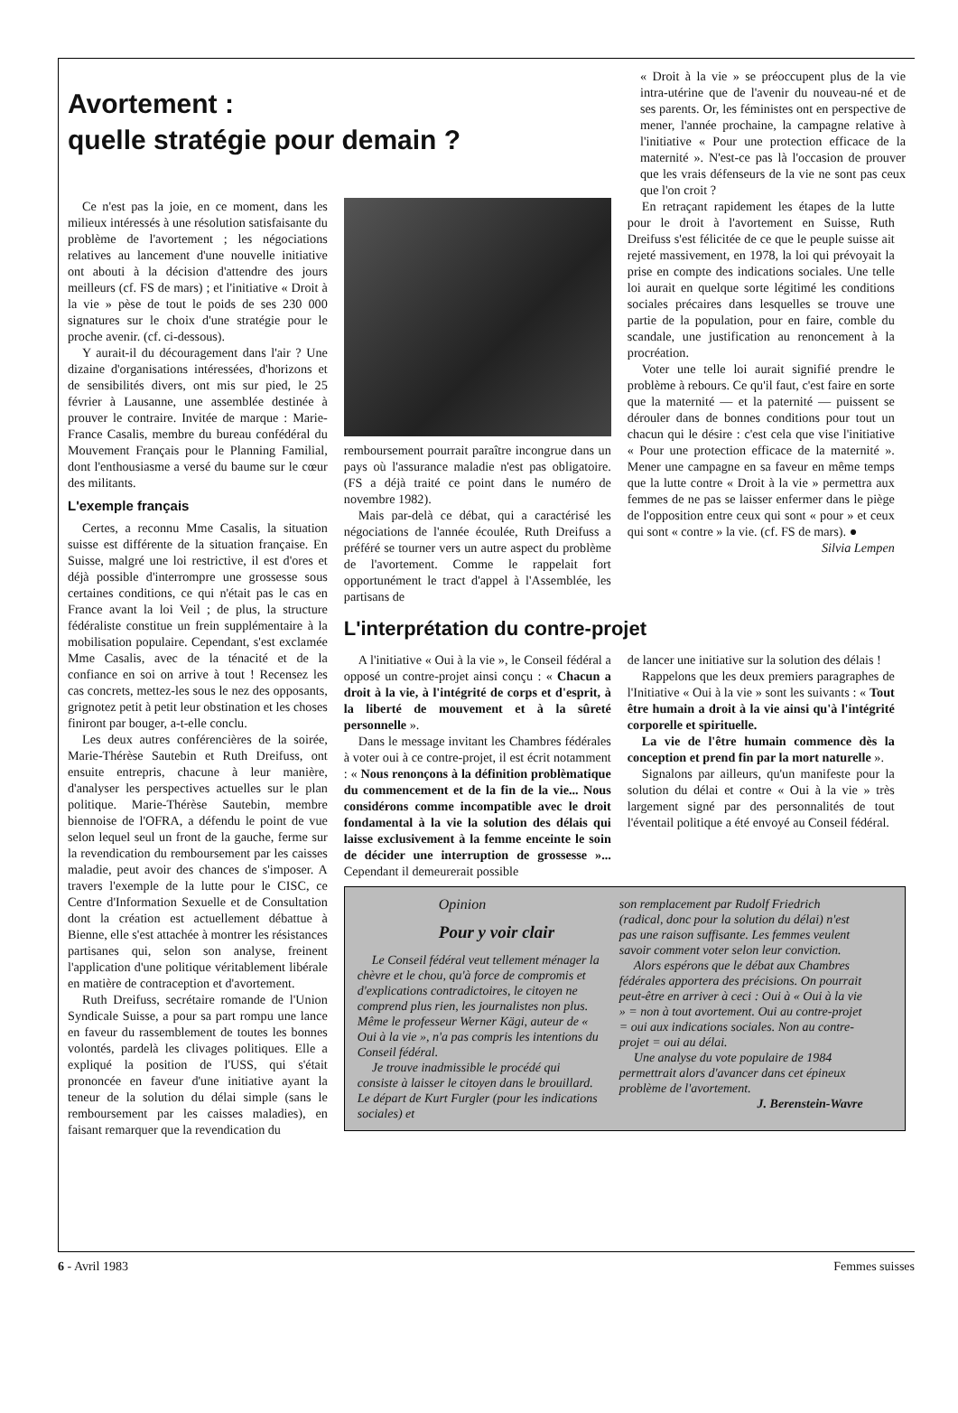Avortement :
quelle stratégie pour demain ?
« Droit à la vie » se préoccupent plus de la vie intra-utérine que de l'avenir du nouveau-né et de ses parents. Or, les féministes ont en perspective de mener, l'année prochaine, la campagne relative à l'initiative « Pour une protection efficace de la maternité ». N'est-ce pas là l'occasion de prouver que les vrais défenseurs de la vie ne sont pas ceux que l'on croit ?
Ce n'est pas la joie, en ce moment, dans les milieux intéressés à une résolution satisfaisante du problème de l'avortement ; les négociations relatives au lancement d'une nouvelle initiative ont abouti à la décision d'attendre des jours meilleurs (cf. FS de mars) ; et l'initiative « Droit à la vie » pèse de tout le poids de ses 230 000 signatures sur le choix d'une stratégie pour le proche avenir. (cf. ci-dessous).
Y aurait-il du découragement dans l'air ? Une dizaine d'organisations intéressées, d'horizons et de sensibilités divers, ont mis sur pied, le 25 février à Lausanne, une assemblée destinée à prouver le contraire. Invitée de marque : Marie-France Casalis, membre du bureau confédéral du Mouvement Français pour le Planning Familial, dont l'enthousiasme a versé du baume sur le cœur des militants.
L'exemple français
Certes, a reconnu Mme Casalis, la situation suisse est différente de la situation française. En Suisse, malgré une loi restrictive, il est d'ores et déjà possible d'interrompre une grossesse sous certaines conditions, ce qui n'était pas le cas en France avant la loi Veil ; de plus, la structure fédéraliste constitue un frein supplémentaire à la mobilisation populaire. Cependant, s'est exclamée Mme Casalis, avec de la ténacité et de la confiance en soi on arrive à tout ! Recensez les cas concrets, mettez-les sous le nez des opposants, grignotez petit à petit leur obstination et les choses finiront par bouger, a-t-elle conclu.
Les deux autres conférencières de la soirée, Marie-Thérèse Sautebin et Ruth Dreifuss, ont ensuite entrepris, chacune à leur manière, d'analyser les perspectives actuelles sur le plan politique. Marie-Thérèse Sautebin, membre biennoise de l'OFRA, a défendu le point de vue selon lequel seul un front de la gauche, ferme sur la revendication du remboursement par les caisses maladie, peut avoir des chances de s'imposer. A travers l'exemple de la lutte pour le CISC, ce Centre d'Information Sexuelle et de Consultation dont la création est actuellement débattue à Bienne, elle s'est attachée à montrer les résistances partisanes qui, selon son analyse, freinent l'application d'une politique véritablement libérale en matière de contraception et d'avortement.
Ruth Dreifuss, secrétaire romande de l'Union Syndicale Suisse, a pour sa part rompu une lance en faveur du rassemblement de toutes les bonnes volontés, pardelà les clivages politiques. Elle a expliqué la position de l'USS, qui s'était prononcée en faveur d'une initiative ayant la teneur de la solution du délai simple (sans le remboursement par les caisses maladies), en faisant remarquer que la revendication du
remboursement pourrait paraître incongrue dans un pays où l'assurance maladie n'est pas obligatoire. (FS a déjà traité ce point dans le numéro de novembre 1982).
Mais par-delà ce débat, qui a caractérisé les négociations de l'année écoulée, Ruth Dreifuss a préféré se tourner vers un autre aspect du problème de l'avortement. Comme le rappelait fort opportunément le tract d'appel à l'Assemblée, les partisans de
En retraçant rapidement les étapes de la lutte pour le droit à l'avortement en Suisse, Ruth Dreifuss s'est félicitée de ce que le peuple suisse ait rejeté massivement, en 1978, la loi qui prévoyait la prise en compte des indications sociales. Une telle loi aurait en quelque sorte légitimé les conditions sociales précaires dans lesquelles se trouve une partie de la population, pour en faire, comble du scandale, une justification au renoncement à la procréation.
Voter une telle loi aurait signifié prendre le problème à rebours. Ce qu'il faut, c'est faire en sorte que la maternité — et la paternité — puissent se dérouler dans de bonnes conditions pour tout un chacun qui le désire : c'est cela que vise l'initiative « Pour une protection efficace de la maternité ». Mener une campagne en sa faveur en même temps que la lutte contre « Droit à la vie » permettra aux femmes de ne pas se laisser enfermer dans le piège de l'opposition entre ceux qui sont « pour » et ceux qui sont « contre » la vie. (cf. FS de mars). ● Silvia Lempen
L'interprétation du contre-projet
A l'initiative « Oui à la vie », le Conseil fédéral a opposé un contre-projet ainsi conçu : « Chacun a droit à la vie, à l'intégrité de corps et d'esprit, à la liberté de mouvement et à la sûreté personnelle ».
Dans le message invitant les Chambres fédérales à voter oui à ce contre-projet, il est écrit notamment : « Nous renonçons à la définition problèmatique du commencement et de la fin de la vie... Nous considérons comme incompatible avec le droit fondamental à la vie la solution des délais qui laisse exclusivement à la femme enceinte le soin de décider une interruption de grossesse »... Cependant il demeurerait possible
de lancer une initiative sur la solution des délais !
Rappelons que les deux premiers paragraphes de l'Initiative « Oui à la vie » sont les suivants : « Tout être humain a droit à la vie ainsi qu'à l'intégrité corporelle et spirituelle.
La vie de l'être humain commence dès la conception et prend fin par la mort naturelle ».
Signalons par ailleurs, qu'un manifeste pour la solution du délai et contre « Oui à la vie » très largement signé par des personnalités de tout l'éventail politique a été envoyé au Conseil fédéral.
Opinion
Pour y voir clair
Le Conseil fédéral veut tellement ménager la chèvre et le chou, qu'à force de compromis et d'explications contradictoires, le citoyen ne comprend plus rien, les journalistes non plus. Même le professeur Werner Kägi, auteur de « Oui à la vie », n'a pas compris les intentions du Conseil fédéral.
Je trouve inadmissible le procédé qui consiste à laisser le citoyen dans le brouillard. Le départ de Kurt Furgler (pour les indications sociales) et
son remplacement par Rudolf Friedrich (radical, donc pour la solution du délai) n'est pas une raison suffisante. Les femmes veulent savoir comment voter selon leur conviction.
Alors espérons que le débat aux Chambres fédérales apportera des précisions. On pourrait peut-être en arriver à ceci : Oui à « Oui à la vie » = non à tout avortement. Oui au contre-projet = oui aux indications sociales. Non au contre-projet = oui au délai.
Une analyse du vote populaire de 1984 permettrait alors d'avancer dans cet épineux problème de l'avortement. J. Berenstein-Wavre
6 - Avril 1983 Femmes suisses